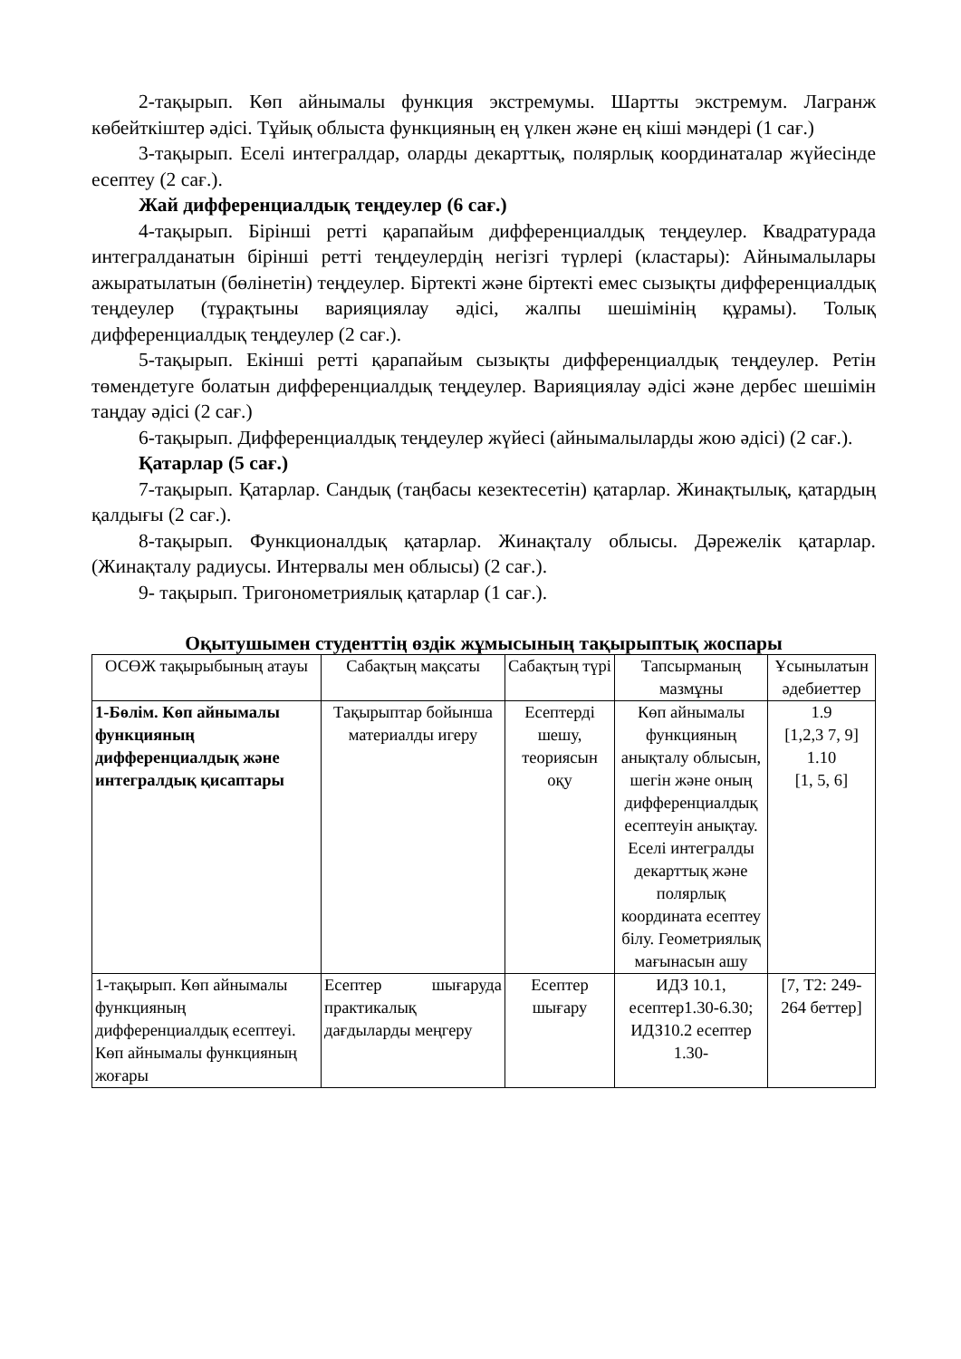2-тақырып. Көп айнымалы функция экстремумы. Шартты экстремум. Лагранж көбейткіштер әдісі. Тұйық облыста функцияның ең үлкен және ең кіші мәндері (1 сағ.)
3-тақырып. Еселі интегралдар, оларды декарттық, полярлық координаталар жүйесінде есептеу (2 сағ.).
Жай дифференциалдық теңдеулер (6 сағ.)
4-тақырып. Бірінші ретті қарапайым дифференциалдық теңдеулер. Квадратурада интегралданатын бірінші ретті теңдеулердің негізгі түрлері (кластары): Айнымалылары ажыратылатын (бөлінетін) теңдеулер. Біртекті және біртекті емес сызықты дифференциалдық теңдеулер (тұрақтыны варияциялау әдісі, жалпы шешімінің құрамы). Толық дифференциалдық теңдеулер (2 сағ.).
5-тақырып. Екінші ретті қарапайым сызықты дифференциалдық теңдеулер. Ретін төмендетуге болатын дифференциалдық теңдеулер. Варияциялау әдісі және дербес шешімін таңдау әдісі (2 сағ.)
6-тақырып. Дифференциалдық теңдеулер жүйесі (айнымалыларды жою әдісі) (2 сағ.).
Қатарлар (5 сағ.)
7-тақырып. Қатарлар. Сандық (таңбасы кезектесетін) қатарлар. Жинақтылық, қатардың қалдығы (2 сағ.).
8-тақырып. Функционалдық қатарлар. Жинақталу облысы. Дәрежелік қатарлар. (Жинақталу радиусы. Интервалы мен облысы) (2 сағ.).
9- тақырып. Тригонометриялық қатарлар (1 сағ.).
Оқытушымен студенттің өздік жұмысының тақырыптық жоспары
| ОСӨЖ тақырыбының атауы | Сабақтың мақсаты | Сабақтың түрі | Тапсырманың мазмұны | Ұсынылатын әдебиеттер |
| 1-Бөлім. Көп айнымалы функцияның дифференциалдық және интегралдық қисаптары | Тақырыптар бойынша материалды игеру | Есептерді шешу, теориясын оқу | Көп айнымалы функцияның анықталу облысын, шегін және оның дифференциалдық есептеуін анықтау. Еселі интегралды декарттық және полярлық координата есептеу білу. Геометриялық мағынасын ашу | 1.9 [1,2,3 7, 9] 1.10 [1, 5, 6] |
| 1-тақырып. Көп айнымалы функцияның дифференциалдық есептеуі. Көп айнымалы функцияның жоғары | Есептер шығаруда практикалық дағдыларды меңгеру | Есептер шығару | ИДЗ 10.1, есептер1.30-6.30; ИДЗ10.2 есептер 1.30- | [7, Т2: 249-264 беттер] |